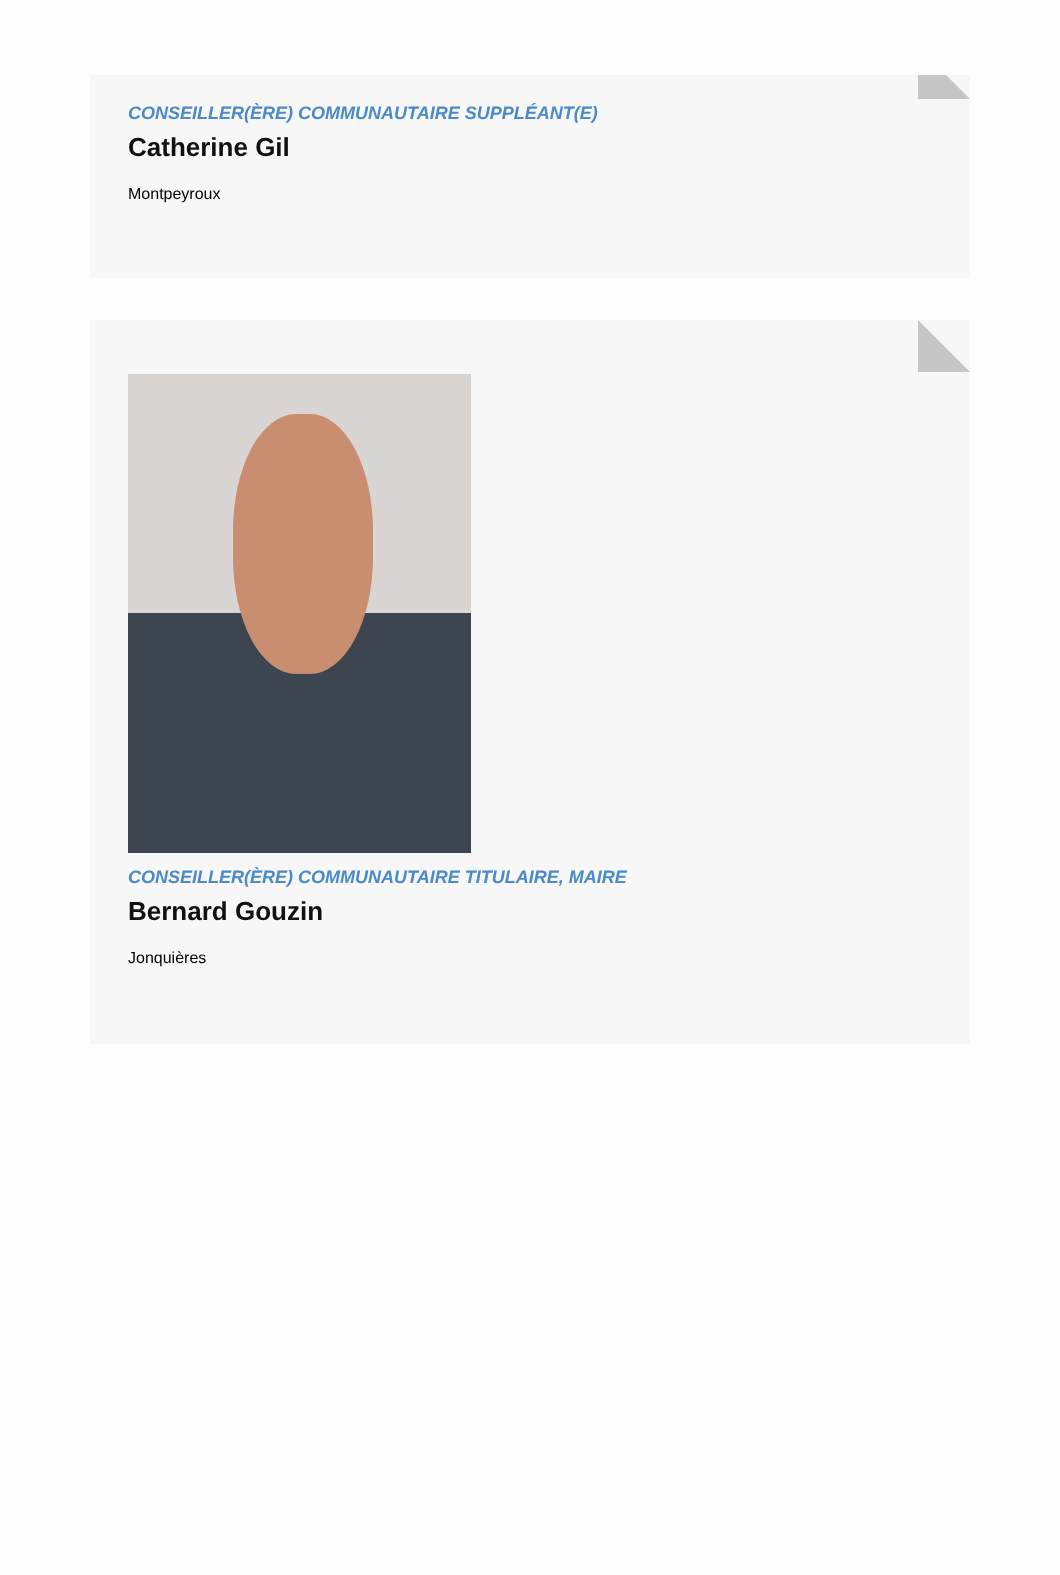CONSEILLER(ÈRE) COMMUNAUTAIRE SUPPLÉANT(E)
Catherine Gil
Montpeyroux
CONSEILLER(ÈRE) COMMUNAUTAIRE TITULAIRE, MAIRE
Bernard Gouzin
Jonquières